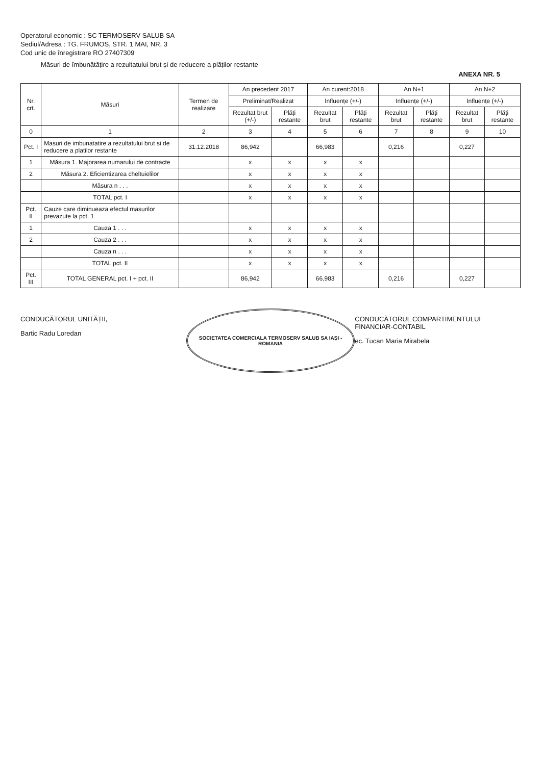Operatorul economic : SC TERMOSERV SALUB SA
Sediul/Adresa : TG. FRUMOS, STR. 1 MAI, NR. 3
Cod unic de înregistrare RO 27407309
Măsuri de îmbunătățire a rezultatului brut și de reducere a plăților restante
ANEXA NR. 5
| Nr. crt. | Măsuri | Termen de realizare | An precedent 2017 | | An curent:2018 | | An N+1 | | An N+2 | |
| --- | --- | --- | --- | --- | --- | --- | --- | --- | --- | --- |
| | | | Preliminat/Realizat | | Influențe (+/-) | | Influențe (+/-) | | Influențe (+/-) | |
| | | | Rezultat brut (+/-) | Plăți restante | Rezultat brut | Plăți restante | Rezultat brut | Plăți restante | Rezultat brut | Plăți restante |
| 0 | 1 | 2 | 3 | 4 | 5 | 6 | 7 | 8 | 9 | 10 |
| Pct. I | Masuri de imbunatatire a rezultatului brut si de reducere a platilor restante | 31.12.2018 | 86,942 | | 66,983 | | 0,216 | | 0,227 | |
| 1 | Măsura 1. Majorarea numarului de contracte | | x | x | x | x | | | | |
| 2 | Măsura 2. Eficientizarea cheltuielilor | | x | x | x | x | | | | |
| | Măsura n . . . | | x | x | x | x | | | | |
| | TOTAL pct. I | | x | x | x | x | | | | |
| Pct. II | Cauze care diminueaza efectul masurilor prevazute la pct. 1 | | | | | | | | | |
| 1 | Cauza 1 . . . | | x | x | x | x | | | | |
| 2 | Cauza 2 . . . | | x | x | x | x | | | | |
| | Cauza n . . . | | x | x | x | x | | | | |
| | TOTAL pct. II | | x | x | x | x | | | | |
| Pct. III | TOTAL GENERAL pct. I + pct. II | | 86,942 | | 66,983 | | 0,216 | | 0,227 | |
CONDUCĂTORUL UNITĂȚII,
Bartic Radu Loredan
SOCIETATEA COMERCIALA TERMOSERV SALUB SA IAȘI - ROMANIA
CONDUCĂTORUL COMPARTIMENTULUI
FINANCIAR-CONTABIL
ec. Tucan Maria Mirabela